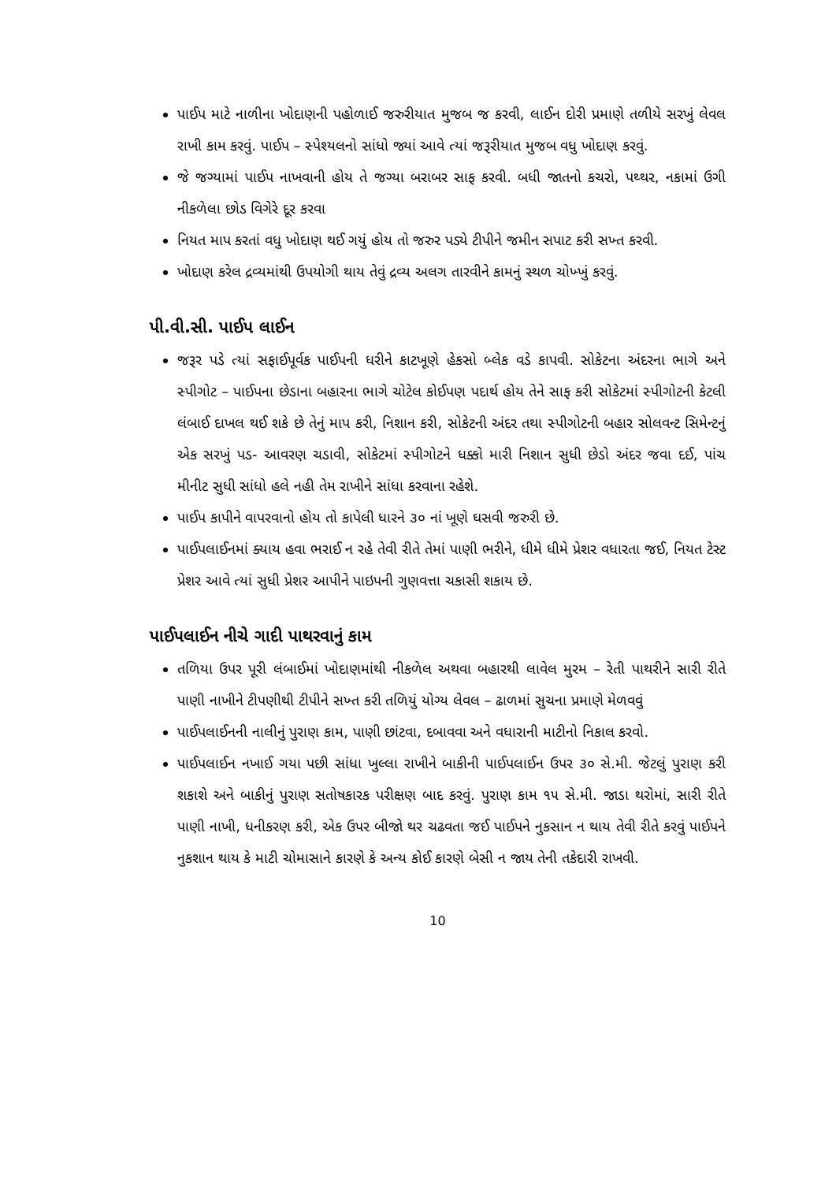પાઈપ માટે નાળીના ખોદાણની પહોળાઈ જરુરીયાત મુજબ જ કરવી, લાઈન દોરી પ્રમાણે તળીયે સરખું લેવલ રાખી કામ કરવું. પાઈપ – સ્પેશ્યલનો સાંધો જ્યાં આવે ત્યાં જરૂરીયાત મુજબ વધુ ખોદાણ કરવું.
જે જગ્યામાં પાઈપ નાખવાની હોય તે જગ્યા બરાબર સાફ કરવી. બધી જાતનો કચરો, પથ્થર, નકામાં ઉગી નીકળેલા છોડ વિગેરે દૂર કરવા
નિયત માપ કરતાં વધુ ખોદાણ થઈ ગયું હોય તો જરુર પડ્યે ટીપીને જમીન સપાટ કરી સખ્ત કરવી.
ખોદાણ કરેલ દ્રવ્યમાંથી ઉપયોગી થાય તેવું દ્રવ્ય અલગ તારવીને કામનું સ્થળ ચોખ્ખું કરવું.
પી.વી.સી. પાઈપ લાઈન
જરૂર પડે ત્યાં સફાઈપૂર્વક પાઈપની ધરીને કાટખૂણે હેકસો બ્લેક વડે કાપવી. સોકેટના અંદરના ભાગે અને સ્પીગોટ – પાઈપના છેડાના બહારના ભાગે ચોટેલ કોઈપણ પદાર્થ હોય તેને સાફ કરી સોકેટમાં સ્પીગોટની કેટલી લંબાઈ દાખલ થઈ શકે છે તેનું માપ કરી, નિશાન કરી, સોકેટની અંદર તથા સ્પીગોટની બહાર સોલવન્ટ સિમેન્ટનું એક સરખું પડ- આવરણ ચડાવી, સોકેટમાં સ્પીગોટને ધક્કો મારી નિશાન સુધી છેડો અંદર જવા દઈ, પાંચ મીનીટ સુધી સાંધો હલે નહી તેમ રાખીને સાંધા કરવાના રહેશે.
પાઈપ કાપીને વાપરવાનો હોય તો કાપેલી ધારને ૩૦ નાં ખૂણે ઘસવી જરુરી છે.
પાઈપલાઈનમાં ક્યાય હવા ભરાઈ ન રહે તેવી રીતે તેમાં પાણી ભરીને, ધીમે ધીમે પ્રેશર વધારતા જઈ, નિયત ટેસ્ટ પ્રેશર આવે ત્યાં સુધી પ્રેશર આપીને પાઇપની ગુણવત્તા ચકાસી શકાય છે.
પાઈપલાઈન નીચે ગાદી પાથરવાનું કામ
તળિયા ઉપર પૂરી લંબાઈમાં ખોદાણમાંથી નીકળેલ અથવા બહારથી લાવેલ મુરમ – રેતી પાથરીને સારી રીતે પાણી નાખીને ટીપણીથી ટીપીને સખ્ત કરી તળિયું યોગ્ય લેવલ – ઢાળમાં સુચના પ્રમાણે મેળવવું
પાઈપલાઈનની નાલીનું પુરાણ કામ, પાણી છાંટવા, દબાવવા અને વધારાની માટીનો નિકાલ કરવો.
પાઈપલાઈન નખાઈ ગયા પછી સાંધા ખુલ્લા રાખીને બાકીની પાઈપલાઈન ઉપર ૩૦ સે.મી. જેટલું પુરાણ કરી શકાશે અને બાકીનું પુરાણ સતોષકારક પરીક્ષણ બાદ કરવું. પુરાણ કામ ૧૫ સે.મી. જાડા થરોમાં, સારી રીતે પાણી નાખી, ધનીકરણ કરી, એક ઉપર બીજો થર ચઢવતા જઈ પાઈપને નુકસાન ન થાય તેવી રીતે કરવું પાઈપને નુકશાન થાય કે માટી ચોમાસાને કારણે કે અન્ય કોઈ કારણે બેસી ન જાય તેની તકેદારી રાખવી.
10